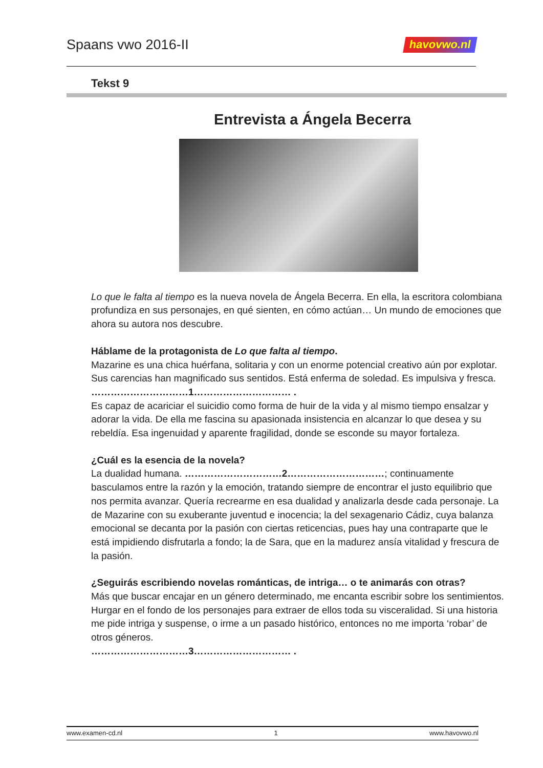Spaans vwo 2016-II havovwo.nl
Tekst 9
Entrevista a Ángela Becerra
Lo que le falta al tiempo es la nueva novela de Ángela Becerra. En ella, la escritora colombiana profundiza en sus personajes, en qué sienten, en cómo actúan… Un mundo de emociones que ahora su autora nos descubre.
Háblame de la protagonista de Lo que falta al tiempo.
Mazarine es una chica huérfana, solitaria y con un enorme potencial creativo aún por explotar. Sus carencias han magnificado sus sentidos. Está enferma de soledad. Es impulsiva y fresca. …………………………1………………………… .
Es capaz de acariciar el suicidio como forma de huir de la vida y al mismo tiempo ensalzar y adorar la vida. De ella me fascina su apasionada insistencia en alcanzar lo que desea y su rebeldía. Esa ingenuidad y aparente fragilidad, donde se esconde su mayor fortaleza.
¿Cuál es la esencia de la novela?
La dualidad humana. …………………………2…………………………; continuamente basculamos entre la razón y la emoción, tratando siempre de encontrar el justo equilibrio que nos permita avanzar. Quería recrearme en esa dualidad y analizarla desde cada personaje. La de Mazarine con su exuberante juventud e inocencia; la del sexagenario Cádiz, cuya balanza emocional se decanta por la pasión con ciertas reticencias, pues hay una contraparte que le está impidiendo disfrutarla a fondo; la de Sara, que en la madurez ansía vitalidad y frescura de la pasión.
¿Seguirás escribiendo novelas románticas, de intriga… o te animarás con otras?
Más que buscar encajar en un género determinado, me encanta escribir sobre los sentimientos. Hurgar en el fondo de los personajes para extraer de ellos toda su visceralidad. Si una historia me pide intriga y suspense, o irme a un pasado histórico, entonces no me importa ‘robar’ de otros géneros.
…………………………3………………………… .
www.examen-cd.nl 1 www.havovwo.nl